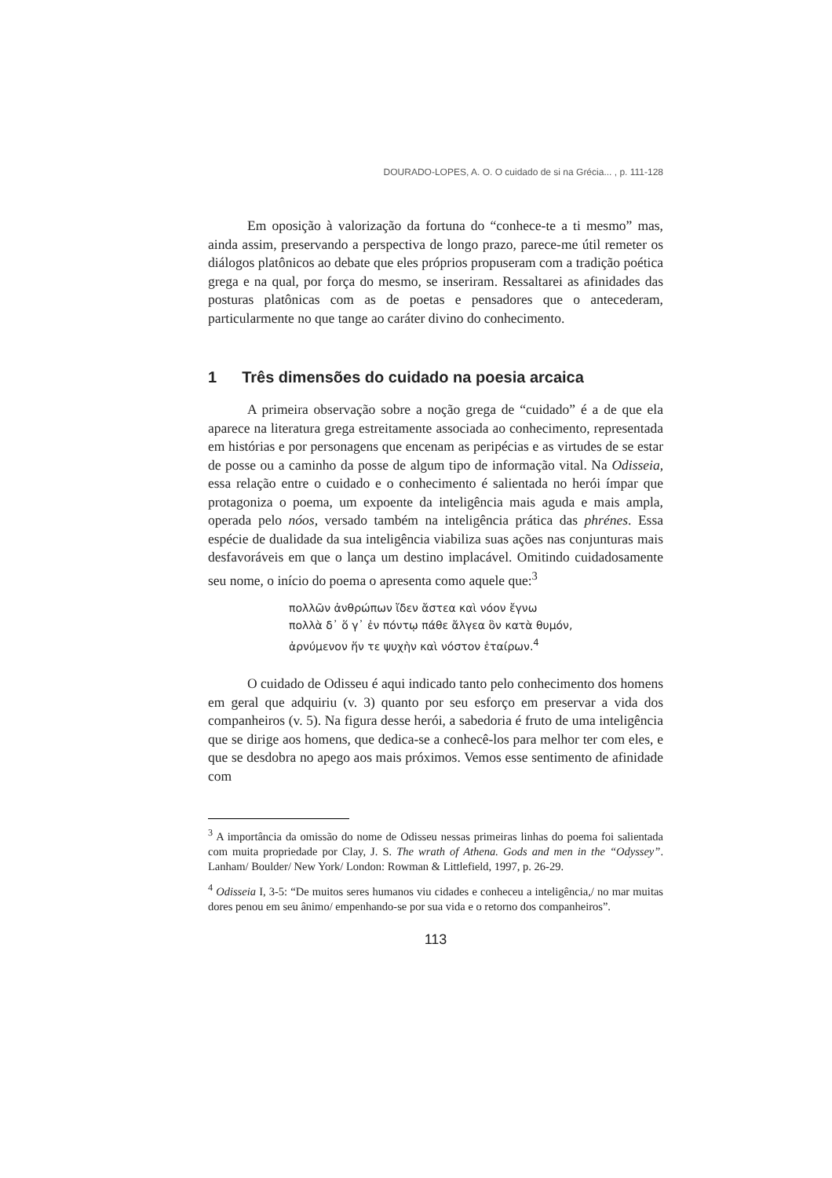DOURADO-LOPES, A. O. O cuidado de si na Grécia... , p. 111-128
Em oposição à valorização da fortuna do “conhece-te a ti mesmo” mas, ainda assim, preservando a perspectiva de longo prazo, parece-me útil remeter os diálogos platônicos ao debate que eles próprios propuseram com a tradição poética grega e na qual, por força do mesmo, se inseriram. Ressaltarei as afinidades das posturas platônicas com as de poetas e pensadores que o antecederam, particularmente no que tange ao caráter divino do conhecimento.
1 Três dimensões do cuidado na poesia arcaica
A primeira observação sobre a noção grega de “cuidado” é a de que ela aparece na literatura grega estreitamente associada ao conhecimento, representada em histórias e por personagens que encenam as peripécias e as virtudes de se estar de posse ou a caminho da posse de algum tipo de informação vital. Na Odisseia, essa relação entre o cuidado e o conhecimento é salientada no herói ímpar que protagoniza o poema, um expoente da inteligência mais aguda e mais ampla, operada pelo nóos, versado também na inteligência prática das phrénes. Essa espécie de dualidade da sua inteligência viabiliza suas ações nas conjunturas mais desfavoráveis em que o lança um destino implacável. Omitindo cuidadosamente seu nome, o início do poema o apresenta como aquele que:<sup>3</sup>
πολλῶν ἀνθρώπων ἴδεν ἄστεα καὶ νόον ἔγνω
πολλὰ δ᾽ ὅ γ᾽ ἐν πόντῳ πάθε ἄλγεα ὃν κατὰ θυμόν,
ἀρνύμενον ἥν τε ψυχὴν καὶ νόστον ἑταίρων.<sup>4</sup>
O cuidado de Odisseu é aqui indicado tanto pelo conhecimento dos homens em geral que adquiriu (v. 3) quanto por seu esforço em preservar a vida dos companheiros (v. 5). Na figura desse herói, a sabedoria é fruto de uma inteligência que se dirige aos homens, que dedica-se a conhecê-los para melhor ter com eles, e que se desdobra no apego aos mais próximos. Vemos esse sentimento de afinidade com
<sup>3</sup> A importância da omissão do nome de Odisseu nessas primeiras linhas do poema foi salientada com muita propriedade por Clay, J. S. The wrath of Athena. Gods and men in the “Odyssey”. Lanham/ Boulder/ New York/ London: Rowman & Littlefield, 1997, p. 26-29.
<sup>4</sup> Odisseia I, 3-5: “De muitos seres humanos viu cidades e conheceu a inteligência,/ no mar muitas dores penou em seu ânimo/ empenhando-se por sua vida e o retorno dos companheiros”.
113